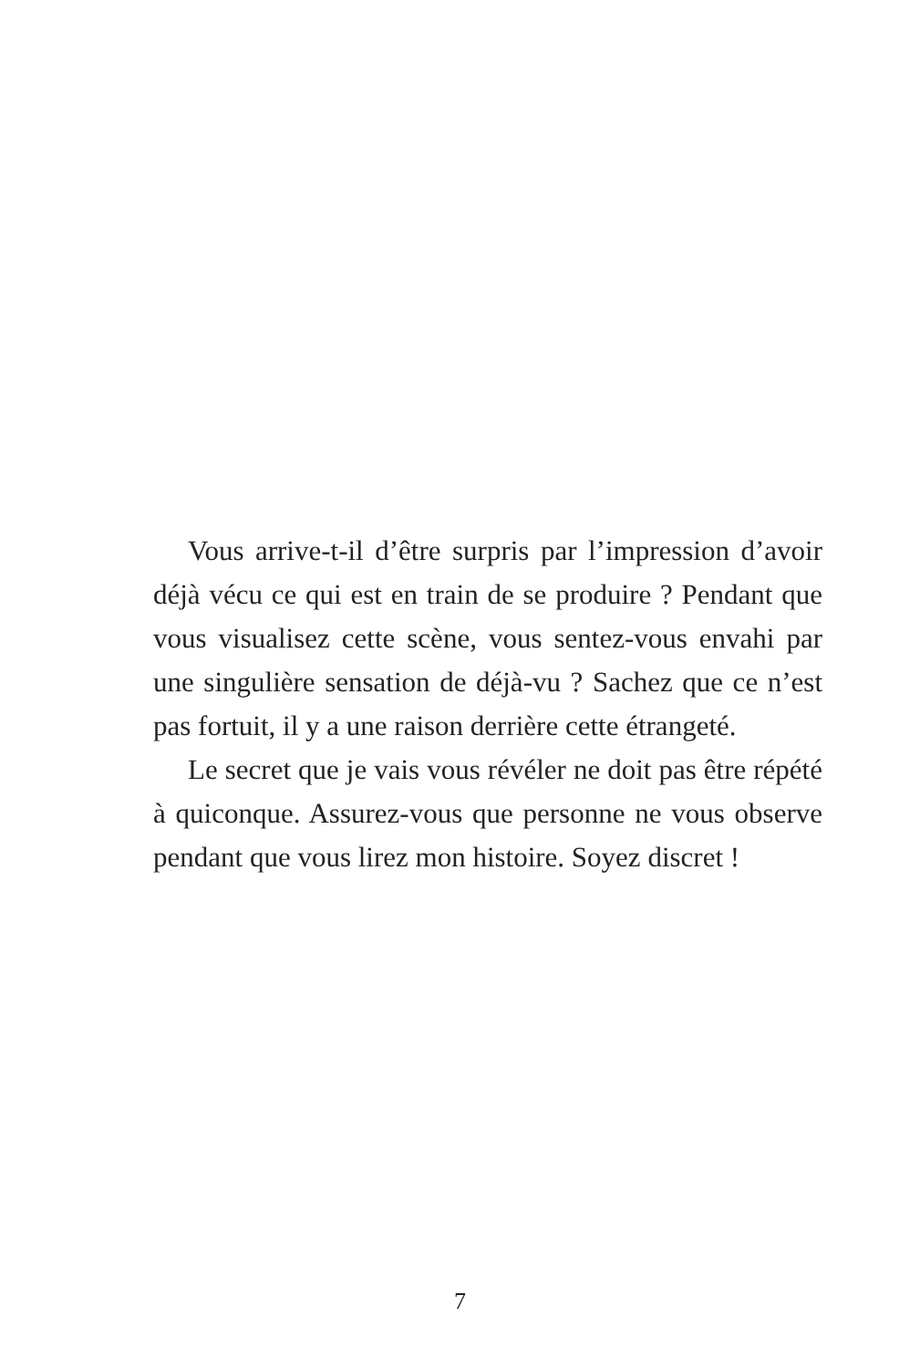Vous arrive-t-il d’être surpris par l’impression d’avoir déjà vécu ce qui est en train de se produire ? Pendant que vous visualisez cette scène, vous sentez-vous envahi par une singulière sensation de déjà-vu ? Sachez que ce n’est pas fortuit, il y a une raison derrière cette étrangeté.
Le secret que je vais vous révéler ne doit pas être répété à quiconque. Assurez-vous que personne ne vous observe pendant que vous lirez mon histoire. Soyez discret !
7